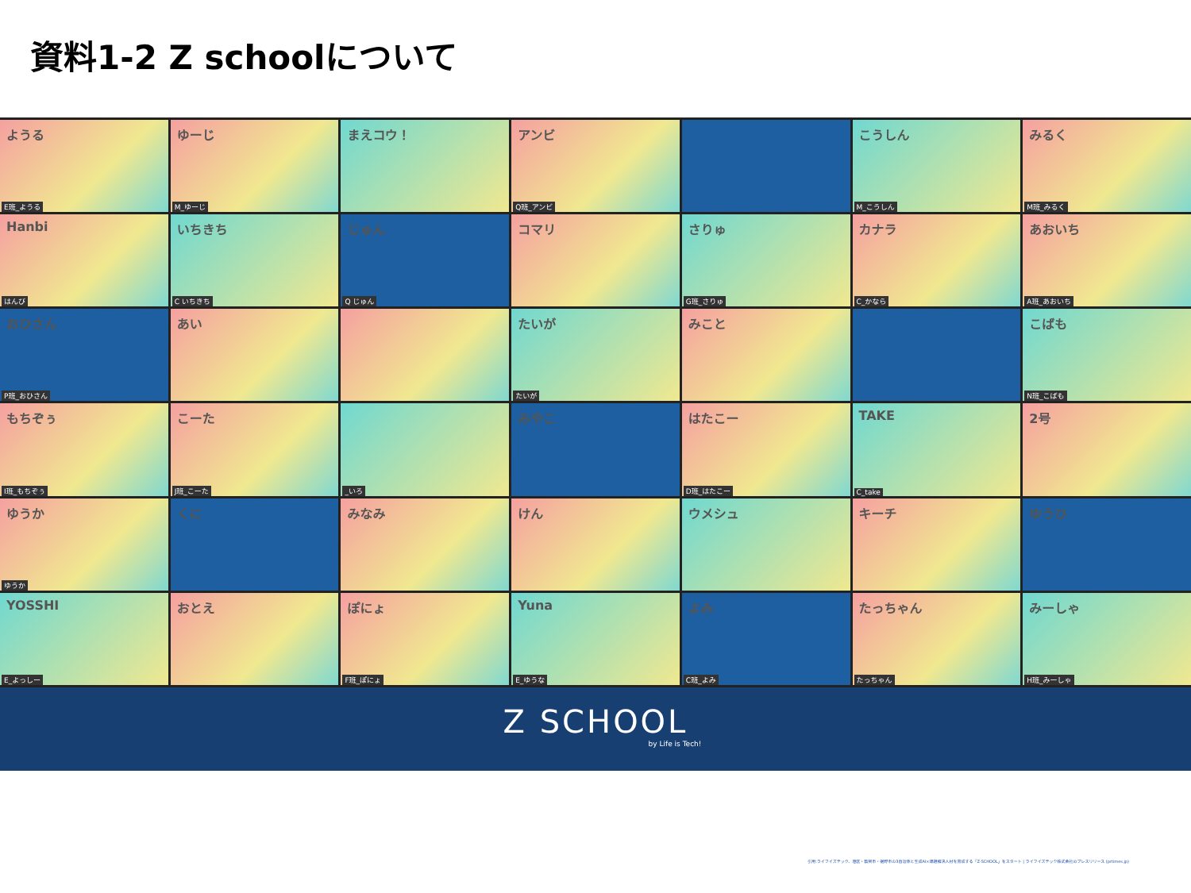資料1-2 Z schoolについて
ようる
E班_ようる
ゆーじ
M_ゆーじ
まえコウ！
アンビ
Q班_アンビ
こうしん
M_こうしん
みるく
M班_みるく
Hanbi
はんび
いちきち
C いちきち
じゅん
Q じゅん
コマリ
さりゅ
G班_さりゅ
カナラ
C_かなら
あおいち
A班_あおいち
おひさん
P班_おひさん
あい
たいが
たいが
みこと
こばも
N班_こばも
もちぞぅ
I班_もちぞぅ
こーた
J班_こーた
_いろ
みやこ
はたこー
D班_はたこー
TAKE
C_take
2号
ゆうか
ゆうか
くに
みなみ
けん
ウメシュ
キーチ
ゆうひ
YOSSHI
E_よっしー
おとえ
ぽにょ
F班_ぽにょ
Yuna
E_ゆうな
よみ
C班_よみ
たっちゃん
たっちゃん
みーしゃ
H班_みーしゃ
Z SCHOOL
by Life is Tech!
引用:ライフイズテック、港区・敦賀市・裾野市の3自治体と生成AI×課題解決人材を育成する「Z-SCHOOL」をスタート | ライフイズテック株式会社のプレスリリース (prtimes.jp)